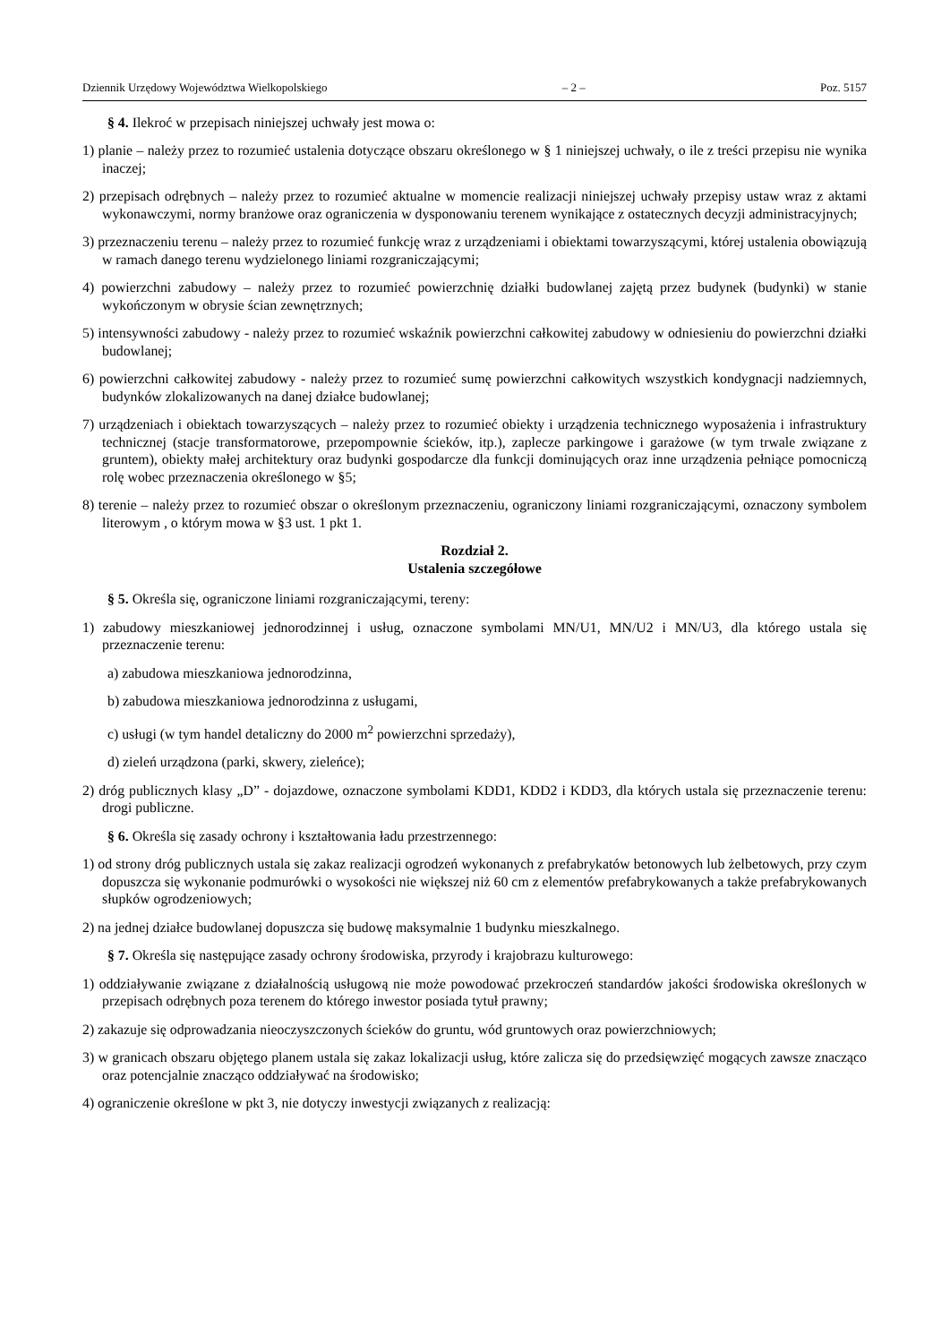Dziennik Urzędowy Województwa Wielkopolskiego – 2 – Poz. 5157
§ 4. Ilekroć w przepisach niniejszej uchwały jest mowa o:
1) planie – należy przez to rozumieć ustalenia dotyczące obszaru określonego w § 1 niniejszej uchwały, o ile z treści przepisu nie wynika inaczej;
2) przepisach odrębnych – należy przez to rozumieć aktualne w momencie realizacji niniejszej uchwały przepisy ustaw wraz z aktami wykonawczymi, normy branżowe oraz ograniczenia w dysponowaniu terenem wynikające z ostatecznych decyzji administracyjnych;
3) przeznaczeniu terenu – należy przez to rozumieć funkcję wraz z urządzeniami i obiektami towarzyszącymi, której ustalenia obowiązują w ramach danego terenu wydzielonego liniami rozgraniczającymi;
4) powierzchni zabudowy – należy przez to rozumieć powierzchnię działki budowlanej zajętą przez budynek (budynki) w stanie wykończonym w obrysie ścian zewnętrznych;
5) intensywności zabudowy - należy przez to rozumieć wskaźnik powierzchni całkowitej zabudowy w odniesieniu do powierzchni działki budowlanej;
6) powierzchni całkowitej zabudowy - należy przez to rozumieć sumę powierzchni całkowitych wszystkich kondygnacji nadziemnych, budynków zlokalizowanych na danej działce budowlanej;
7) urządzeniach i obiektach towarzyszących – należy przez to rozumieć obiekty i urządzenia technicznego wyposażenia i infrastruktury technicznej (stacje transformatorowe, przepompownie ścieków, itp.), zaplecze parkingowe i garażowe (w tym trwale związane z gruntem), obiekty małej architektury oraz budynki gospodarcze dla funkcji dominujących oraz inne urządzenia pełniące pomocniczą rolę wobec przeznaczenia określonego w §5;
8) terenie – należy przez to rozumieć obszar o określonym przeznaczeniu, ograniczony liniami rozgraniczającymi, oznaczony symbolem literowym , o którym mowa w §3 ust. 1 pkt 1.
Rozdział 2.
Ustalenia szczegółowe
§ 5. Określa się, ograniczone liniami rozgraniczającymi, tereny:
1) zabudowy mieszkaniowej jednorodzinnej i usług, oznaczone symbolami MN/U1, MN/U2 i MN/U3, dla którego ustala się przeznaczenie terenu:
a) zabudowa mieszkaniowa jednorodzinna,
b) zabudowa mieszkaniowa jednorodzinna z usługami,
c) usługi (w tym handel detaliczny do 2000 m<sup>2</sup> powierzchni sprzedaży),
d) zieleń urządzona (parki, skwery, zieleńce);
2) dróg publicznych klasy „D” - dojazdowe, oznaczone symbolami KDD1, KDD2 i KDD3, dla których ustala się przeznaczenie terenu: drogi publiczne.
§ 6. Określa się zasady ochrony i kształtowania ładu przestrzennego:
1) od strony dróg publicznych ustala się zakaz realizacji ogrodzeń wykonanych z prefabrykatów betonowych lub żelbetowych, przy czym dopuszcza się wykonanie podmurówki o wysokości nie większej niż 60 cm z elementów prefabrykowanych a także prefabrykowanych słupków ogrodzeniowych;
2) na jednej działce budowlanej dopuszcza się budowę maksymalnie 1 budynku mieszkalnego.
§ 7. Określa się następujące zasady ochrony środowiska, przyrody i krajobrazu kulturowego:
1) oddziaływanie związane z działalnością usługową nie może powodować przekroczeń standardów jakości środowiska określonych w przepisach odrębnych poza terenem do którego inwestor posiada tytuł prawny;
2) zakazuje się odprowadzania nieoczyszczonych ścieków do gruntu, wód gruntowych oraz powierzchniowych;
3) w granicach obszaru objętego planem ustala się zakaz lokalizacji usług, które zalicza się do przedsięwzięć mogących zawsze znacząco oraz potencjalnie znacząco oddziaływać na środowisko;
4) ograniczenie określone w pkt 3, nie dotyczy inwestycji związanych z realizacją: